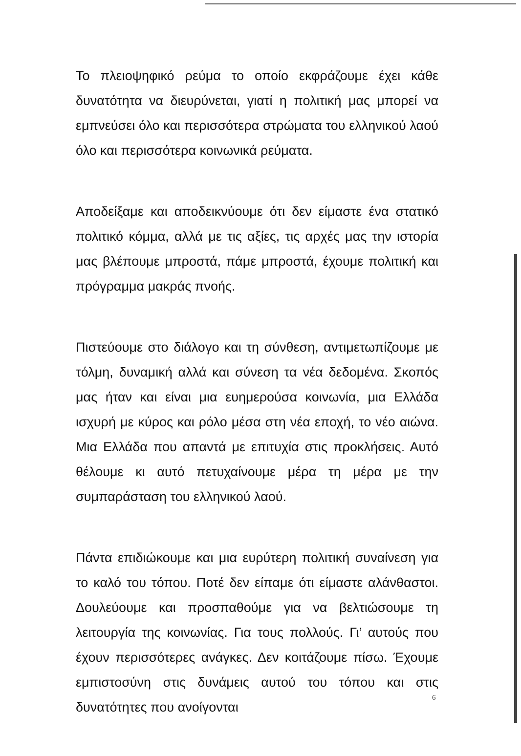Το πλειοψηφικό ρεύμα το οποίο εκφράζουμε έχει κάθε δυνατότητα να διευρύνεται, γιατί η πολιτική μας μπορεί να εμπνεύσει όλο και περισσότερα στρώματα του ελληνικού λαού όλο και περισσότερα κοινωνικά ρεύματα.
Αποδείξαμε και αποδεικνύουμε ότι δεν είμαστε ένα στατικό πολιτικό κόμμα, αλλά με τις αξίες, τις αρχές μας την ιστορία μας βλέπουμε μπροστά, πάμε μπροστά, έχουμε πολιτική και πρόγραμμα μακράς πνοής.
Πιστεύουμε στο διάλογο και τη σύνθεση, αντιμετωπίζουμε με τόλμη, δυναμική αλλά και σύνεση τα νέα δεδομένα. Σκοπός μας ήταν και είναι μια ευημερούσα κοινωνία, μια Ελλάδα ισχυρή με κύρος και ρόλο μέσα στη νέα εποχή, το νέο αιώνα. Μια Ελλάδα που απαντά με επιτυχία στις προκλήσεις. Αυτό θέλουμε κι αυτό πετυχαίνουμε μέρα τη μέρα με την συμπαράσταση του ελληνικού λαού.
Πάντα επιδιώκουμε και μια ευρύτερη πολιτική συναίνεση για το καλό του τόπου. Ποτέ δεν είπαμε ότι είμαστε αλάνθαστοι. Δουλεύουμε και προσπαθούμε για να βελτιώσουμε τη λειτουργία της κοινωνίας. Για τους πολλούς. Γι’ αυτούς που έχουν περισσότερες ανάγκες. Δεν κοιτάζουμε πίσω. Έχουμε εμπιστοσύνη στις δυνάμεις αυτού του τόπου και στις δυνατότητες που ανοίγονται
6